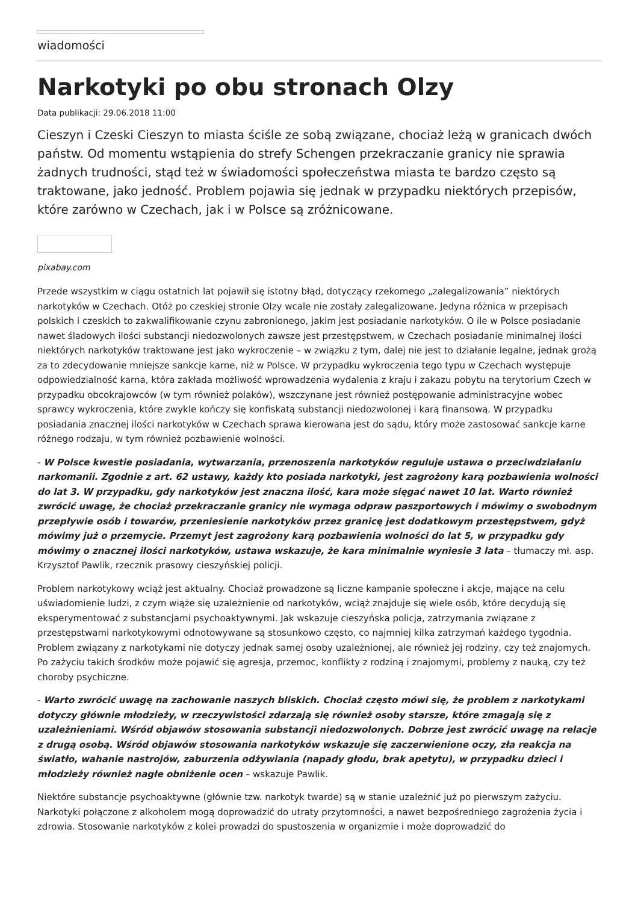wiadomości
Narkotyki po obu stronach Olzy
Data publikacji: 29.06.2018 11:00
Cieszyn i Czeski Cieszyn to miasta ściśle ze sobą związane, chociaż leżą w granicach dwóch państw. Od momentu wstąpienia do strefy Schengen przekraczanie granicy nie sprawia żadnych trudności, stąd też w świadomości społeczeństwa miasta te bardzo często są traktowane, jako jedność. Problem pojawia się jednak w przypadku niektórych przepisów, które zarówno w Czechach, jak i w Polsce są zróżnicowane.
pixabay.com
Przede wszystkim w ciągu ostatnich lat pojawił się istotny błąd, dotyczący rzekomego „zalegalizowania” niektórych narkotyków w Czechach. Otóż po czeskiej stronie Olzy wcale nie zostały zalegalizowane. Jedyna różnica w przepisach polskich i czeskich to zakwalifikowanie czynu zabronionego, jakim jest posiadanie narkotyków. O ile w Polsce posiadanie nawet śladowych ilości substancji niedozwolonych zawsze jest przestępstwem, w Czechach posiadanie minimalnej ilości niektórych narkotyków traktowane jest jako wykroczenie – w związku z tym, dalej nie jest to działanie legalne, jednak grożą za to zdecydowanie mniejsze sankcje karne, niż w Polsce. W przypadku wykroczenia tego typu w Czechach występuje odpowiedzialność karna, która zakłada możliwość wprowadzenia wydalenia z kraju i zakazu pobytu na terytorium Czech w przypadku obcokrajowców (w tym również polaków), wszczynane jest również postępowanie administracyjne wobec sprawcy wykroczenia, które zwykle kończy się konfiskatą substancji niedozwolonej i karą finansową. W przypadku posiadania znacznej ilości narkotyków w Czechach sprawa kierowana jest do sądu, który może zastosować sankcje karne różnego rodzaju, w tym również pozbawienie wolności.
- W Polsce kwestie posiadania, wytwarzania, przenoszenia narkotyków reguluje ustawa o przeciwdziałaniu narkomanii. Zgodnie z art. 62 ustawy, każdy kto posiada narkotyki, jest zagrożony karą pozbawienia wolności do lat 3. W przypadku, gdy narkotyków jest znaczna ilość, kara może sięgać nawet 10 lat. Warto również zwrócić uwagę, że chociaż przekraczanie granicy nie wymaga odpraw paszportowych i mówimy o swobodnym przepływie osób i towarów, przeniesienie narkotyków przez granicę jest dodatkowym przestępstwem, gdyż mówimy już o przemycie. Przemyt jest zagrożony karą pozbawienia wolności do lat 5, w przypadku gdy mówimy o znacznej ilości narkotyków, ustawa wskazuje, że kara minimalnie wyniesie 3 lata – tłumaczy mł. asp. Krzysztof Pawlik, rzecznik prasowy cieszyńskiej policji.
Problem narkotykowy wciąż jest aktualny. Chociaż prowadzone są liczne kampanie społeczne i akcje, mające na celu uświadomienie ludzi, z czym wiąże się uzależnienie od narkotyków, wciąż znajduje się wiele osób, które decydują się eksperymentować z substancjami psychoaktywnymi. Jak wskazuje cieszyńska policja, zatrzymania związane z przestępstwami narkotykowymi odnotowywane są stosunkowo często, co najmniej kilka zatrzymań każdego tygodnia. Problem związany z narkotykami nie dotyczy jednak samej osoby uzależnionej, ale również jej rodziny, czy też znajomych. Po zażyciu takich środków może pojawić się agresja, przemoc, konflikty z rodziną i znajomymi, problemy z nauką, czy też choroby psychiczne.
- Warto zwrócić uwagę na zachowanie naszych bliskich. Chociaż często mówi się, że problem z narkotykami dotyczy głównie młodzieży, w rzeczywistości zdarzają się również osoby starsze, które zmagają się z uzależnieniami. Wśród objawów stosowania substancji niedozwolonych. Dobrze jest zwrócić uwagę na relacje z drugą osobą. Wśród objawów stosowania narkotyków wskazuje się zaczerwienione oczy, zła reakcja na światło, wahanie nastrojów, zaburzenia odżywiania (napady głodu, brak apetytu), w przypadku dzieci i młodzieży również nagłe obniżenie ocen – wskazuje Pawlik.
Niektóre substancje psychoaktywne (głównie tzw. narkotyk twarde) są w stanie uzależnić już po pierwszym zażyciu. Narkotyki połączone z alkoholem mogą doprowadzić do utraty przytomności, a nawet bezpośredniego zagrożenia życia i zdrowia. Stosowanie narkotyków z kolei prowadzi do spustoszenia w organizmie i może doprowadzić do